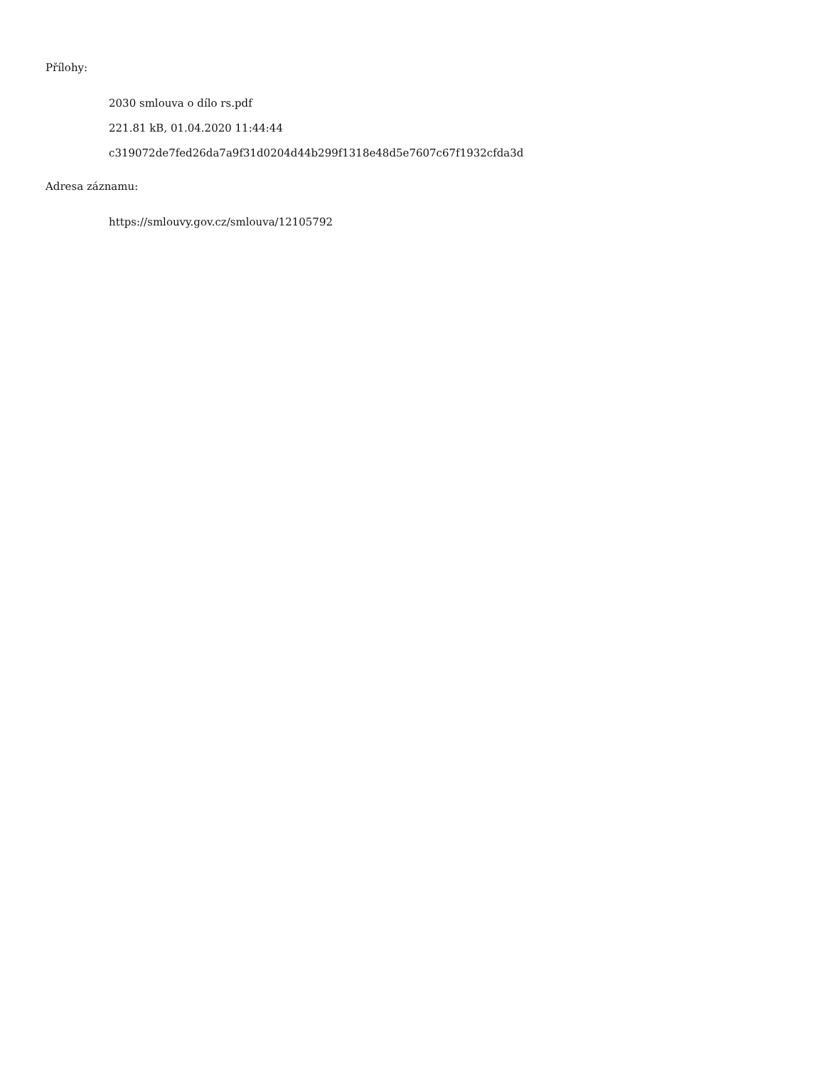Přílohy:
2030 smlouva o dílo rs.pdf
221.81 kB, 01.04.2020 11:44:44
c319072de7fed26da7a9f31d0204d44b299f1318e48d5e7607c67f1932cfda3d
Adresa záznamu:
https://smlouvy.gov.cz/smlouva/12105792